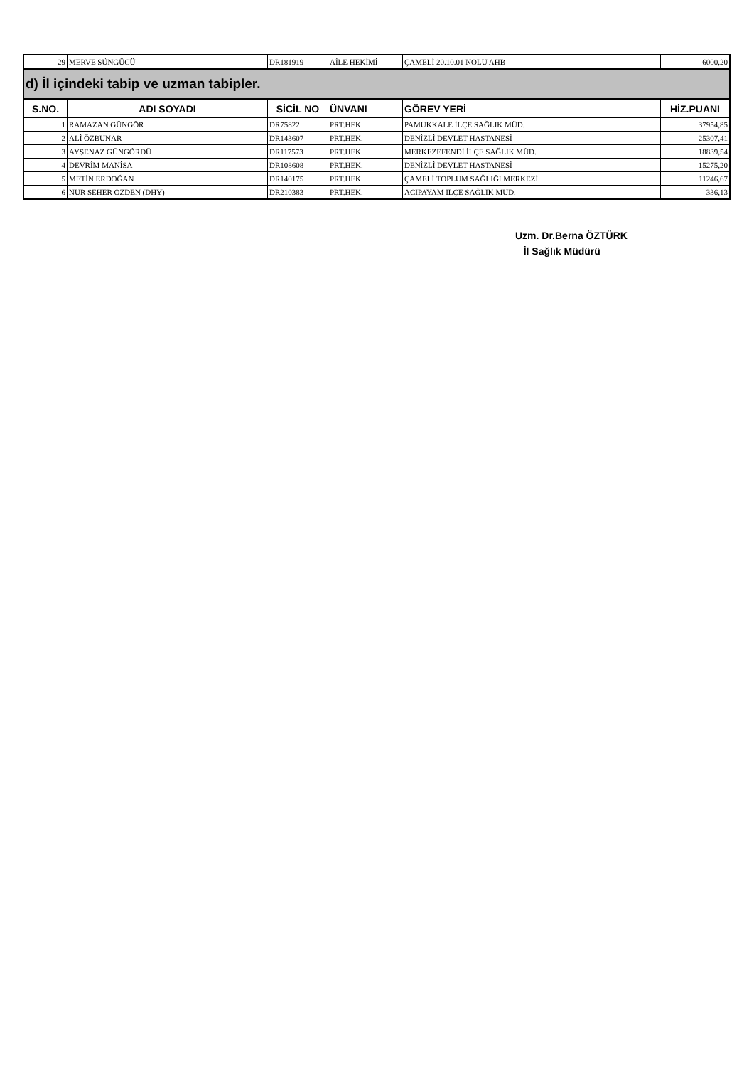| 29 | MERVE SÜNGÜCÜ | DR181919 | AİLE HEKİMİ | ÇAMELİ 20.10.01 NOLU AHB | 6000,20 |
| d) İl içindeki tabip ve uzman tabipler. | | | | | |
| S.NO. | ADI SOYADI | SİCİL NO | ÜNVANI | GÖREV YERİ | HİZ.PUANI |
| 1 | RAMAZAN GÜNGÖR | DR75822 | PRT.HEK. | PAMUKKALE İLÇE SAĞLIK MÜD. | 37954,85 |
| 2 | ALİ ÖZBUNAR | DR143607 | PRT.HEK. | DENİZLİ DEVLET HASTANESİ | 25307,41 |
| 3 | AYŞENAZ GÜNGÖRDÜ | DR117573 | PRT.HEK. | MERKEZEFENDİ İLÇE SAĞLIK MÜD. | 18839,54 |
| 4 | DEVRİM MANİSA | DR108608 | PRT.HEK. | DENİZLİ DEVLET HASTANESİ | 15275,20 |
| 5 | METİN ERDOĞAN | DR140175 | PRT.HEK. | ÇAMELİ TOPLUM SAĞLIĞI MERKEZİ | 11246,67 |
| 6 | NUR SEHER ÖZDEN (DHY) | DR210383 | PRT.HEK. | ACIPAYAM İLÇE SAĞLIK MÜD. | 336,13 |
Uzm. Dr.Berna ÖZTÜRK
İl Sağlık Müdürü